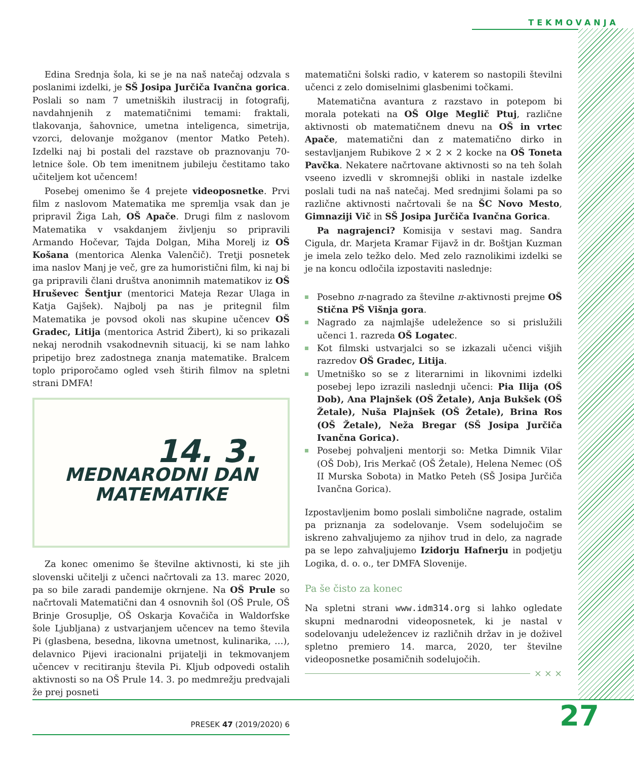TEKMOVANJA
Edina Srednja šola, ki se je na naš natečaj odzvala s poslanimi izdelki, je SŠ Josipa Jurčiča Ivančna gorica. Poslali so nam 7 umetniških ilustracij in fotografij, navdahnjenih z matematičnimi temami: fraktali, tlakovanja, šahovnice, umetna inteligenca, simetrija, vzorci, delovanje možganov (mentor Matko Peteh). Izdelki naj bi postali del razstave ob praznovanju 70-letnice šole. Ob tem imenitnem jubileju čestitamo tako učiteljem kot učencem!
Posebej omenimo še 4 prejete videoposnetke. Prvi film z naslovom Matematika me spremlja vsak dan je pripravil Žiga Lah, OŠ Apače. Drugi film z naslovom Matematika v vsakdanjem življenju so pripravili Armando Hočevar, Tajda Dolgan, Miha Morelj iz OŠ Košana (mentorica Alenka Valenčič). Tretji posnetek ima naslov Manj je več, gre za humoristični film, ki naj bi ga pripravili člani društva anonimnih matematikov iz OŠ Hruševec Šentjur (mentorici Mateja Rezar Ulaga in Katja Gajšek). Najbolj pa nas je pritegnil film Matematika je povsod okoli nas skupine učencev OŠ Gradec, Litija (mentorica Astrid Žibert), ki so prikazali nekaj nerodnih vsakodnevnih situacij, ki se nam lahko pripetijo brez zadostnega znanja matematike. Bralcem toplo priporočamo ogled vseh štirih filmov na spletni strani DMFA!
14. 3.
MEDNARODNI DAN
MATEMATIKE
Za konec omenimo še številne aktivnosti, ki ste jih slovenski učitelji z učenci načrtovali za 13. marec 2020, pa so bile zaradi pandemije okrnjene. Na OŠ Prule so načrtovali Matematični dan 4 osnovnih šol (OŠ Prule, OŠ Brinje Grosuplje, OŠ Oskarja Kovačiča in Waldorfske šole Ljubljana) z ustvarjanjem učencev na temo števila Pi (glasbena, besedna, likovna umetnost, kulinarika, …), delavnico Pijevi iracionalni prijatelji in tekmovanjem učencev v recitiranju števila Pi. Kljub odpovedi ostalih aktivnosti so na OŠ Prule 14. 3. po medmrežju predvajali že prej posneti
matematični šolski radio, v katerem so nastopili številni učenci z zelo domiselnimi glasbenimi točkami.
Matematična avantura z razstavo in potepom bi morala potekati na OŠ Olge Meglič Ptuj, različne aktivnosti ob matematičnem dnevu na OŠ in vrtec Apače, matematični dan z matematično dirko in sestavljanjem Rubikove 2 × 2 × 2 kocke na OŠ Toneta Pavčka. Nekatere načrtovane aktivnosti so na teh šolah vseeno izvedli v skromnejši obliki in nastale izdelke poslali tudi na naš natečaj. Med srednjimi šolami pa so različne aktivnosti načrtovali še na ŠC Novo Mesto, Gimnaziji Vič in SŠ Josipa Jurčiča Ivančna Gorica.
Pa nagrajenci? Komisija v sestavi mag. Sandra Cigula, dr. Marjeta Kramar Fijavž in dr. Boštjan Kuzman je imela zelo težko delo. Med zelo raznolikimi izdelki se je na koncu odločila izpostaviti naslednje:
Posebno π-nagrado za številne π-aktivnosti prejme OŠ Stična PŠ Višnja gora.
Nagrado za najmlajše udeležence so si prislužili učenci 1. razreda OŠ Logatec.
Kot filmski ustvarjalci so se izkazali učenci višjih razredov OŠ Gradec, Litija.
Umetniško so se z literarnimi in likovnimi izdelki posebej lepo izrazili naslednji učenci: Pia Ilija (OŠ Dob), Ana Plajnšek (OŠ Žetale), Anja Bukšek (OŠ Žetale), Nuša Plajnšek (OŠ Žetale), Brina Ros (OŠ Žetale), Neža Bregar (SŠ Josipa Jurčiča Ivančna Gorica).
Posebej pohvaljeni mentorji so: Metka Dimnik Vilar (OŠ Dob), Iris Merkač (OŠ Žetale), Helena Nemec (OŠ II Murska Sobota) in Matko Peteh (SŠ Josipa Jurčiča Ivančna Gorica).
Izpostavljenim bomo poslali simbolične nagrade, ostalim pa priznanja za sodelovanje. Vsem sodelujočim se iskreno zahvaljujemo za njihov trud in delo, za nagrade pa se lepo zahvaljujemo Izidorju Hafnerju in podjetju Logika, d. o. o., ter DMFA Slovenije.
Pa še čisto za konec
Na spletni strani www.idm314.org si lahko ogledate skupni mednarodni videoposnetek, ki je nastal v sodelovanju udeležencev iz različnih držav in je doživel spletno premiero 14. marca, 2020, ter številne videoposnetke posamičnih sodelujočih.
× × ×
PRESEK 47 (2019/2020) 6 27